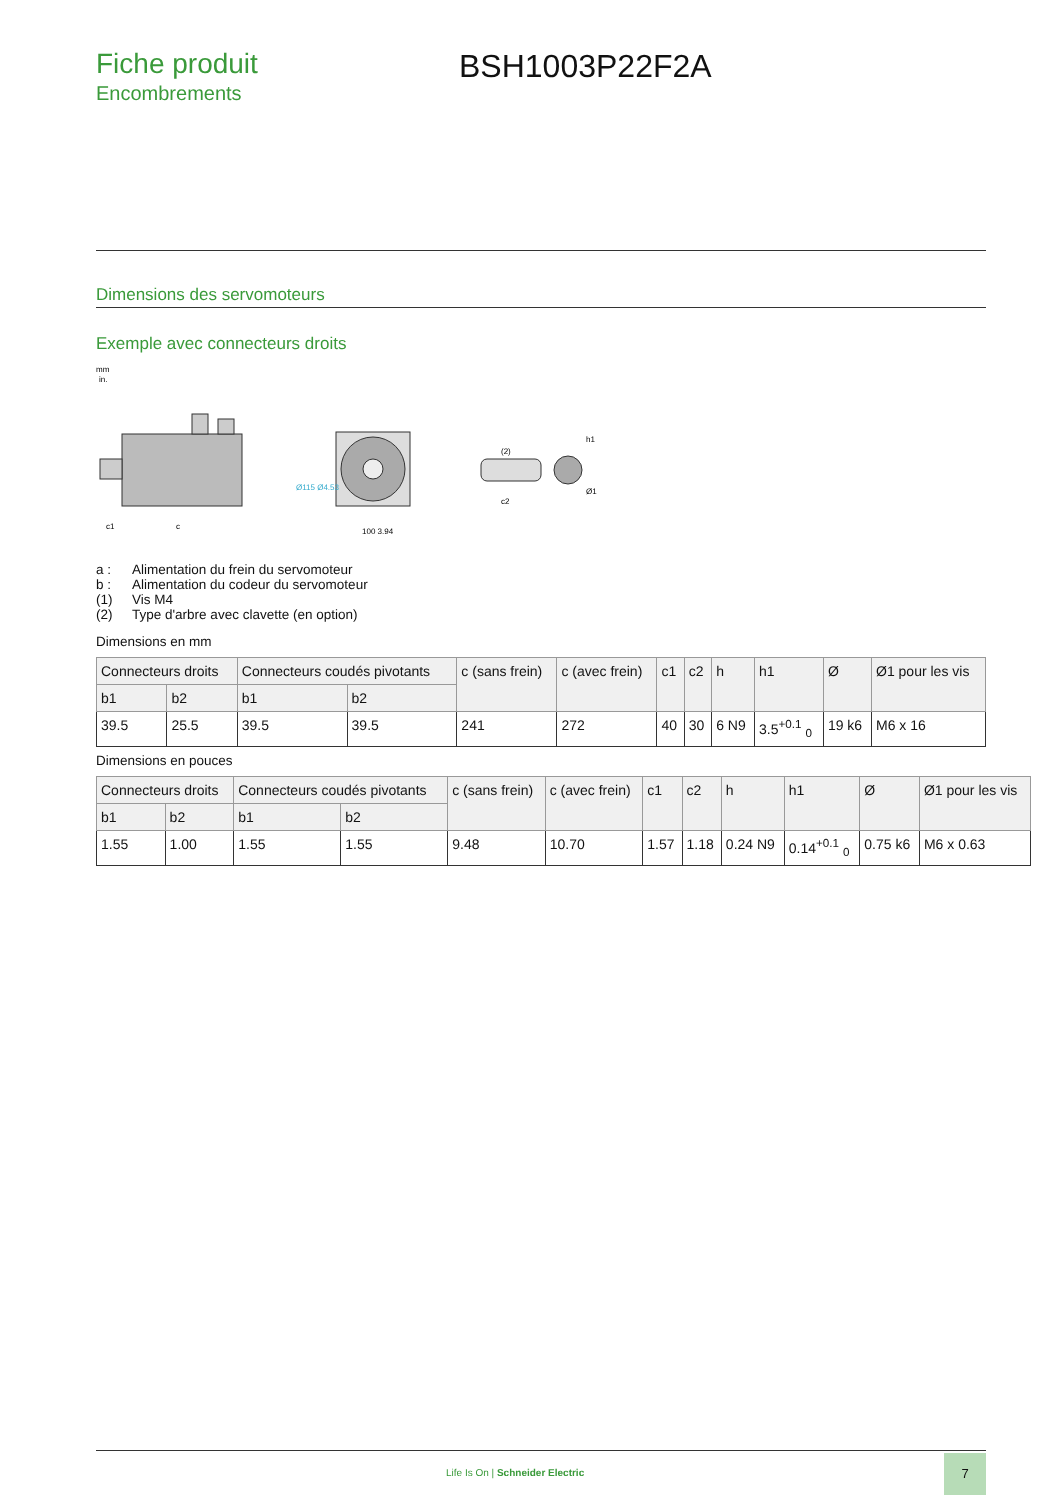Fiche produit
Encombrements
BSH1003P22F2A
Dimensions des servomoteurs
Exemple avec connecteurs droits
mm
in.
c
c1
100 3.94
Ø115 Ø4.53
(2)
c2
h1
Ø1
a : Alimentation du frein du servomoteur
b : Alimentation du codeur du servomoteur
(1) Vis M4
(2) Type d'arbre avec clavette (en option)
Dimensions en mm
| Connecteurs droits | | Connecteurs coudés pivotants | | c (sans frein) | c (avec frein) | c1 | c2 | h | h1 | Ø | Ø1 pour les vis |
| --- | --- | --- | --- | --- | --- | --- | --- | --- | --- | --- | --- |
| b1 | b2 | b1 | b2 | | | | | | | | |
| 39.5 | 25.5 | 39.5 | 39.5 | 241 | 272 | 40 | 30 | 6 N9 | 3.5<sup>+0.1</sup> <sub>0</sub> | 19 k6 | M6 x 16 |
Dimensions en pouces
| Connecteurs droits | | Connecteurs coudés pivotants | | c (sans frein) | c (avec frein) | c1 | c2 | h | h1 | Ø | Ø1 pour les vis |
| --- | --- | --- | --- | --- | --- | --- | --- | --- | --- | --- | --- |
| b1 | b2 | b1 | b2 | | | | | | | | |
| 1.55 | 1.00 | 1.55 | 1.55 | 9.48 | 10.70 | 1.57 | 1.18 | 0.24 N9 | 0.14<sup>+0.1</sup> <sub>0</sub> | 0.75 k6 | M6 x 0.63 |
Life Is On | Schneider Electric
7